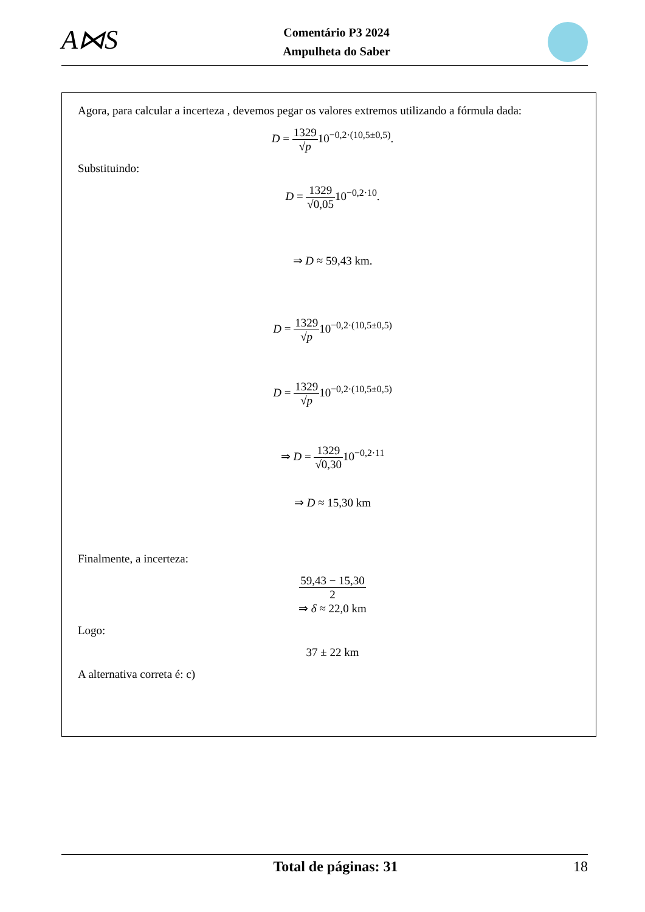A⋈S
Comentário P3 2024
Ampulheta do Saber
Agora, para calcular a incerteza , devemos pegar os valores extremos utilizando a fórmula dada:
D = 1329 √p10<sup>−0,2·(10,5±0,5)</sup>.
Substituindo:
D = 1329 √0,0510<sup>−0,2·10</sup>.
⇒ D ≈ 59,43 km.
D = 1329 √p10<sup>−0,2·(10,5±0,5)</sup>
D = 1329 √p10<sup>−0,2·(10,5±0,5)</sup>
⇒ D = 1329 √0,3010<sup>−0,2·11</sup>
⇒ D ≈ 15,30 km
Finalmente, a incerteza:
59,43 − 15,30 2
⇒ δ ≈ 22,0 km
Logo:
37 ± 22 km
A alternativa correta é: c)
Total de páginas: 31 18